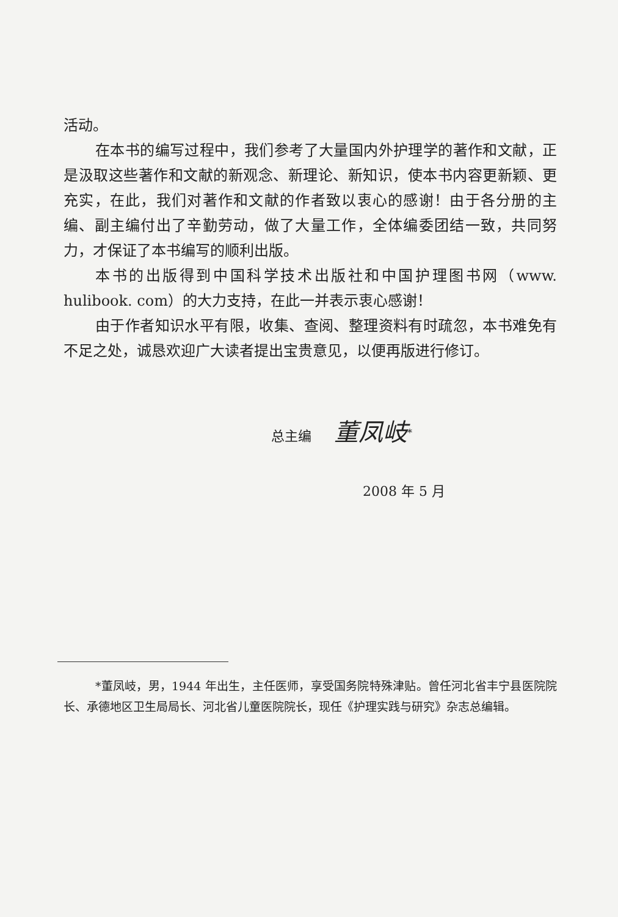活动。
在本书的编写过程中，我们参考了大量国内外护理学的著作和文献，正是汲取这些著作和文献的新观念、新理论、新知识，使本书内容更新颖、更充实，在此，我们对著作和文献的作者致以衷心的感谢！由于各分册的主编、副主编付出了辛勤劳动，做了大量工作，全体编委团结一致，共同努力，才保证了本书编写的顺利出版。
本书的出版得到中国科学技术出版社和中国护理图书网（www. hulibook. com）的大力支持，在此一并表示衷心感谢！
由于作者知识水平有限，收集、查阅、整理资料有时疏忽，本书难免有不足之处，诚恳欢迎广大读者提出宝贵意见，以便再版进行修订。
总主编 董凤岐<sup>*</sup>
2008 年 5 月
*董凤岐，男，1944 年出生，主任医师，享受国务院特殊津贴。曾任河北省丰宁县医院院长、承德地区卫生局局长、河北省儿童医院院长，现任《护理实践与研究》杂志总编辑。